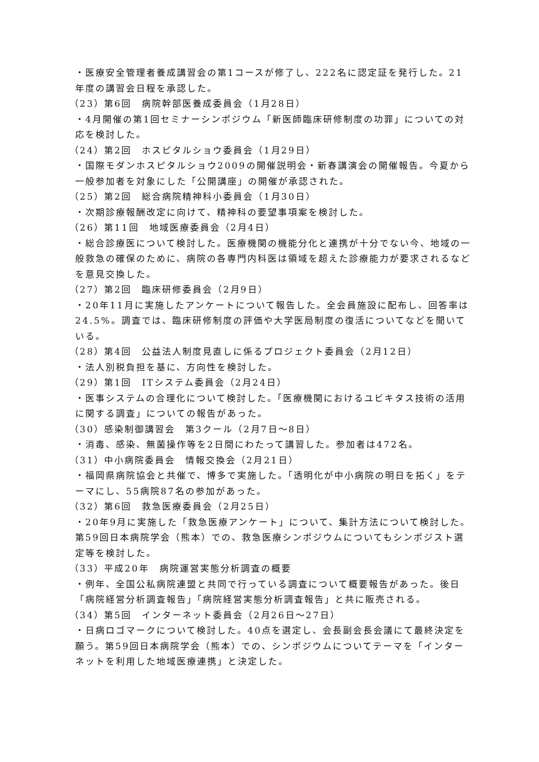・医療安全管理者養成講習会の第1コースが修了し、222名に認定証を発行した。21年度の講習会日程を承認した。
（23）第6回　病院幹部医養成委員会（1月28日）
・4月開催の第1回セミナーシンポジウム「新医師臨床研修制度の功罪」についての対応を検討した。
（24）第2回　ホスピタルショウ委員会（1月29日）
・国際モダンホスピタルショウ2009の開催説明会・新春講演会の開催報告。今夏から一般参加者を対象にした「公開講座」の開催が承認された。
（25）第2回　総合病院精神科小委員会（1月30日）
・次期診療報酬改定に向けて、精神科の要望事項案を検討した。
（26）第11回　地域医療委員会（2月4日）
・総合診療医について検討した。医療機関の機能分化と連携が十分でない今、地域の一般救急の確保のために、病院の各専門内科医は領域を超えた診療能力が要求されるなどを意見交換した。
（27）第2回　臨床研修委員会（2月9日）
・20年11月に実施したアンケートについて報告した。全会員施設に配布し、回答率は24.5%。調査では、臨床研修制度の評価や大学医局制度の復活についてなどを聞いている。
（28）第4回　公益法人制度見直しに係るプロジェクト委員会（2月12日）
・法人別税負担を基に、方向性を検討した。
（29）第1回　ITシステム委員会（2月24日）
・医事システムの合理化について検討した。「医療機関におけるユビキタス技術の活用に関する調査」についての報告があった。
（30）感染制御講習会　第3クール（2月7日～8日）
・消毒、感染、無菌操作等を2日間にわたって講習した。参加者は472名。
（31）中小病院委員会　情報交換会（2月21日）
・福岡県病院協会と共催で、博多で実施した。「透明化が中小病院の明日を拓く」をテーマにし、55病院87名の参加があった。
（32）第6回　救急医療委員会（2月25日）
・20年9月に実施した「救急医療アンケート」について、集計方法について検討した。第59回日本病院学会（熊本）での、救急医療シンポジウムについてもシンポジスト選定等を検討した。
（33）平成20年　病院運営実態分析調査の概要
・例年、全国公私病院連盟と共同で行っている調査について概要報告があった。後日「病院経営分析調査報告」「病院経営実態分析調査報告」と共に販売される。
（34）第5回　インターネット委員会（2月26日～27日）
・日病ロゴマークについて検討した。40点を選定し、会長副会長会議にて最終決定を願う。第59回日本病院学会（熊本）での、シンポジウムについてテーマを「インターネットを利用した地域医療連携」と決定した。